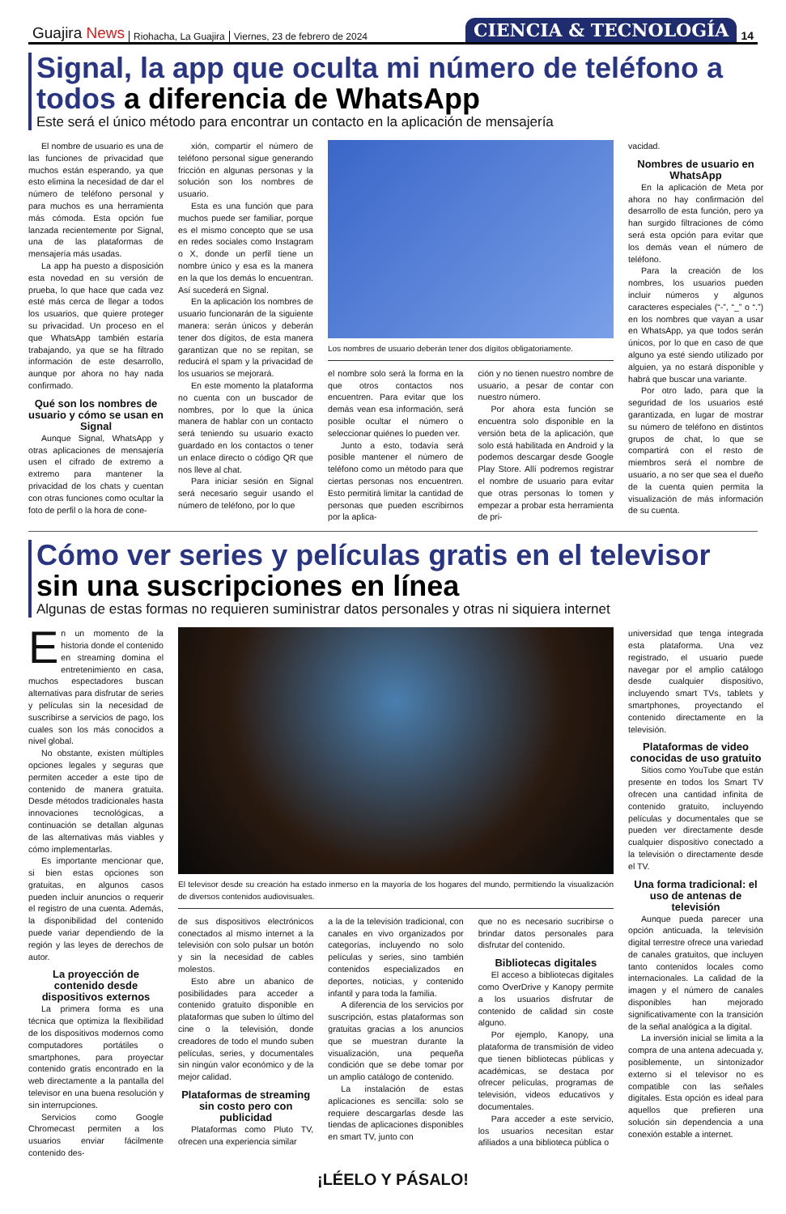Guajira News Riohacha, La Guajira Viernes, 23 de febrero de 2024
CIENCIA & TECNOLOGÍA
14
Signal, la app que oculta mi número de teléfono a todos a diferencia de WhatsApp
Este será el único método para encontrar un contacto en la aplicación de mensajería
El nombre de usuario es una de las funciones de privacidad que muchos están esperando, ya que esto elimina la necesidad de dar el número de teléfono personal y para muchos es una herramienta más cómoda. Esta opción fue lanzada recientemente por Signal, una de las plataformas de mensajería más usadas.
La app ha puesto a disposición esta novedad en su versión de prueba, lo que hace que cada vez esté más cerca de llegar a todos los usuarios, que quiere proteger su privacidad. Un proceso en el que WhatsApp también estaría trabajando, ya que se ha filtrado información de este desarrollo, aunque por ahora no hay nada confirmado.
Qué son los nombres de usuario y cómo se usan en Signal
Aunque Signal, WhatsApp y otras aplicaciones de mensajería usen el cifrado de extremo a extremo para mantener la privacidad de los chats y cuentan con otras funciones como ocultar la foto de perfil o la hora de cone-
xión, compartir el número de teléfono personal sigue generando fricción en algunas personas y la solución son los nombres de usuario.
Esta es una función que para muchos puede ser familiar, porque es el mismo concepto que se usa en redes sociales como Instagram o X, donde un perfil tiene un nombre único y esa es la manera en la que los demás lo encuentran. Así sucederá en Signal.
En la aplicación los nombres de usuario funcionarán de la siguiente manera: serán únicos y deberán tener dos dígitos, de esta manera garantizan que no se repitan, se reducirá el spam y la privacidad de los usuarios se mejorará.
En este momento la plataforma no cuenta con un buscador de nombres, por lo que la única manera de hablar con un contacto será teniendo su usuario exacto guardado en los contactos o tener un enlace directo o código QR que nos lleve al chat.
Para iniciar sesión en Signal será necesario seguir usando el número de teléfono, por lo que
Los nombres de usuario deberán tener dos dígitos obligatoriamente.
el nombre solo será la forma en la que otros contactos nos encuentren. Para evitar que los demás vean esa información, será posible ocultar el número o seleccionar quiénes lo pueden ver.
Junto a esto, todavía será posible mantener el número de teléfono como un método para que ciertas personas nos encuentren. Esto permitirá limitar la cantidad de personas que pueden escribirnos por la aplica-
ción y no tienen nuestro nombre de usuario, a pesar de contar con nuestro número.
Por ahora esta función se encuentra solo disponible en la versión beta de la aplicación, que solo está habilitada en Android y la podemos descargar desde Google Play Store. Allí podremos registrar el nombre de usuario para evitar que otras personas lo tomen y empezar a probar esta herramienta de pri-
vacidad.
Nombres de usuario en WhatsApp
En la aplicación de Meta por ahora no hay confirmación del desarrollo de esta función, pero ya han surgido filtraciones de cómo será esta opción para evitar que los demás vean el número de teléfono.
Para la creación de los nombres, los usuarios pueden incluir números y algunos caracteres especiales (“-”, “_” o “.”) en los nombres que vayan a usar en WhatsApp, ya que todos serán únicos, por lo que en caso de que alguno ya esté siendo utilizado por alguien, ya no estará disponible y habrá que buscar una variante.
Por otro lado, para que la seguridad de los usuarios esté garantizada, en lugar de mostrar su número de teléfono en distintos grupos de chat, lo que se compartirá con el resto de miembros será el nombre de usuario, a no ser que sea el dueño de la cuenta quien permita la visualización de más información de su cuenta.
Cómo ver series y películas gratis en el televisor sin una suscripciones en línea
Algunas de estas formas no requieren suministrar datos personales y otras ni siquiera internet
En un momento de la historia donde el contenido en streaming domina el entretenimiento en casa, muchos espectadores buscan alternativas para disfrutar de series y películas sin la necesidad de suscribirse a servicios de pago, los cuales son los más conocidos a nivel global.
No obstante, existen múltiples opciones legales y seguras que permiten acceder a este tipo de contenido de manera gratuita. Desde métodos tradicionales hasta innovaciones tecnológicas, a continuación se detallan algunas de las alternativas más viables y cómo implementarlas.
Es importante mencionar que, si bien estas opciones son gratuitas, en algunos casos pueden incluir anuncios o requerir el registro de una cuenta. Además, la disponibilidad del contenido puede variar dependiendo de la región y las leyes de derechos de autor.
La proyección de contenido desde dispositivos externos
La primera forma es una técnica que optimiza la flexibilidad de los dispositivos modernos como computadores portátiles o smartphones, para proyectar contenido gratis encontrado en la web directamente a la pantalla del televisor en una buena resolución y sin interrupciones.
Servicios como Google Chromecast permiten a los usuarios enviar fácilmente contenido des-
El televisor desde su creación ha estado inmerso en la mayoría de los hogares del mundo, permitiendo la visualización de diversos contenidos audiovisuales.
de sus dispositivos electrónicos conectados al mismo internet a la televisión con solo pulsar un botón y sin la necesidad de cables molestos.
Esto abre un abanico de posibilidades para acceder a contenido gratuito disponible en plataformas que suben lo último del cine o la televisión, donde creadores de todo el mundo suben películas, series, y documentales sin ningún valor económico y de la mejor calidad.
Plataformas de streaming sin costo pero con publicidad
Plataformas como Pluto TV, ofrecen una experiencia similar
a la de la televisión tradicional, con canales en vivo organizados por categorías, incluyendo no solo películas y series, sino también contenidos especializados en deportes, noticias, y contenido infantil y para toda la familia.
A diferencia de los servicios por suscripción, estas plataformas son gratuitas gracias a los anuncios que se muestran durante la visualización, una pequeña condición que se debe tomar por un amplio catálogo de contenido.
La instalación de estas aplicaciones es sencilla: solo se requiere descargarlas desde las tiendas de aplicaciones disponibles en smart TV, junto con
que no es necesario sucribirse o brindar datos personales para disfrutar del contenido.
Bibliotecas digitales
El acceso a bibliotecas digitales como OverDrive y Kanopy permite a los usuarios disfrutar de contenido de calidad sin coste alguno.
Por ejemplo, Kanopy, una plataforma de transmisión de video que tienen bibliotecas públicas y académicas, se destaca por ofrecer películas, programas de televisión, videos educativos y documentales.
Para acceder a este servicio, los usuarios necesitan estar afiliados a una biblioteca pública o
universidad que tenga integrada esta plataforma. Una vez registrado, el usuario puede navegar por el amplio catálogo desde cualquier dispositivo, incluyendo smart TVs, tablets y smartphones, proyectando el contenido directamente en la televisión.
Plataformas de video conocidas de uso gratuito
Sitios como YouTube que están presente en todos los Smart TV ofrecen una cantidad infinita de contenido gratuito, incluyendo películas y documentales que se pueden ver directamente desde cualquier dispositivo conectado a la televisión o directamente desde el TV.
Una forma tradicional: el uso de antenas de televisión
Aunque pueda parecer una opción anticuada, la televisión digital terrestre ofrece una variedad de canales gratuitos, que incluyen tanto contenidos locales como internacionales. La calidad de la imagen y el número de canales disponibles han mejorado significativamente con la transición de la señal analógica a la digital.
La inversión inicial se limita a la compra de una antena adecuada y, posiblemente, un sintonizador externo si el televisor no es compatible con las señales digitales. Esta opción es ideal para aquellos que prefieren una solución sin dependencia a una conexión estable a internet.
¡LÉELO Y PÁSALO!